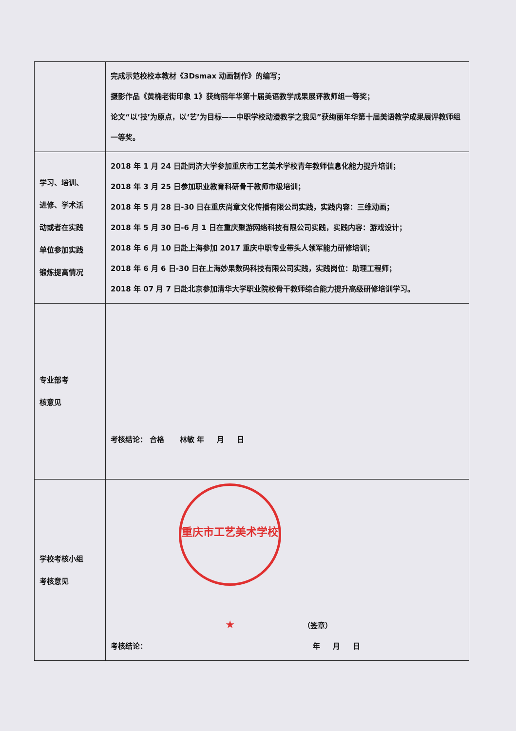| | 完成示范校校本教材《3Dsmax 动画制作》的编写； 摄影作品《黄桷老街印象 1》获绚丽年华第十届美语教学成果展评教师组一等奖； 论文“以‘技’为原点，以‘艺’为目标——中职学校动漫教学之我见”获绚丽年华第十届美语教学成果展评教师组一等奖。 |
| 学习、培训、 进修、学术活 动或者在实践 单位参加实践 锻炼提高情况 | 2018 年 1 月 24 日赴同济大学参加重庆市工艺美术学校青年教师信息化能力提升培训； 2018 年 3 月 25 日参加职业教育科研骨干教师市级培训； 2018 年 5 月 28 日-30 日在重庆尚章文化传播有限公司实践，实践内容：三维动画； 2018 年 5 月 30 日-6 月 1 日在重庆聚游网络科技有限公司实践，实践内容：游戏设计； 2018 年 6 月 10 日赴上海参加 2017 重庆中职专业带头人领军能力研修培训； 2018 年 6 月 6 日-30 日在上海妙果数码科技有限公司实践，实践岗位：助理工程师； 2018 年 07 月 7 日赴北京参加清华大学职业院校骨干教师综合能力提升高级研修培训学习。 |
| 专业部考 核意见 | 考核结论： 合格 林敏 年 月 日 |
| 学校考核小组 考核意见 | 重庆市工艺美术学校 ★ （签章） 考核结论： 年 月 日 |